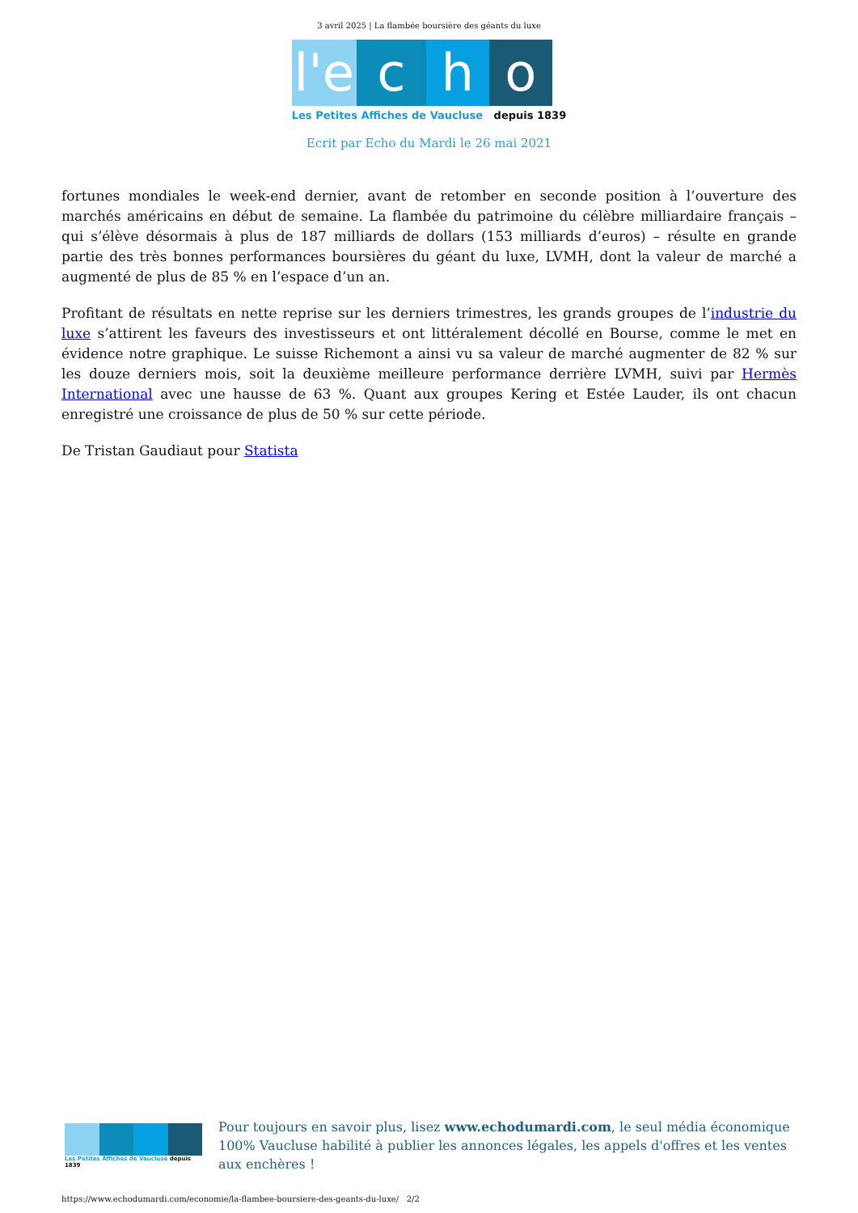3 avril 2025 | La flambée boursière des géants du luxe
l'e
c
h
o
Les Petites Affiches de Vaucluse depuis 1839
Ecrit par Echo du Mardi le 26 mai 2021
fortunes mondiales le week-end dernier, avant de retomber en seconde position à l’ouverture des marchés américains en début de semaine. La flambée du patrimoine du célèbre milliardaire français – qui s’élève désormais à plus de 187 milliards de dollars (153 milliards d’euros) – résulte en grande partie des très bonnes performances boursières du géant du luxe, LVMH, dont la valeur de marché a augmenté de plus de 85 % en l’espace d’un an.
Profitant de résultats en nette reprise sur les derniers trimestres, les grands groupes de l’industrie du luxe s’attirent les faveurs des investisseurs et ont littéralement décollé en Bourse, comme le met en évidence notre graphique. Le suisse Richemont a ainsi vu sa valeur de marché augmenter de 82 % sur les douze derniers mois, soit la deuxième meilleure performance derrière LVMH, suivi par Hermès International avec une hausse de 63 %. Quant aux groupes Kering et Estée Lauder, ils ont chacun enregistré une croissance de plus de 50 % sur cette période.
De Tristan Gaudiaut pour Statista
Les Petites Affiches de Vaucluse depuis 1839
Pour toujours en savoir plus, lisez www.echodumardi.com, le seul média économique 100% Vaucluse habilité à publier les annonces légales, les appels d'offres et les ventes aux enchères !
https://www.echodumardi.com/economie/la-flambee-boursiere-des-geants-du-luxe/ 2/2